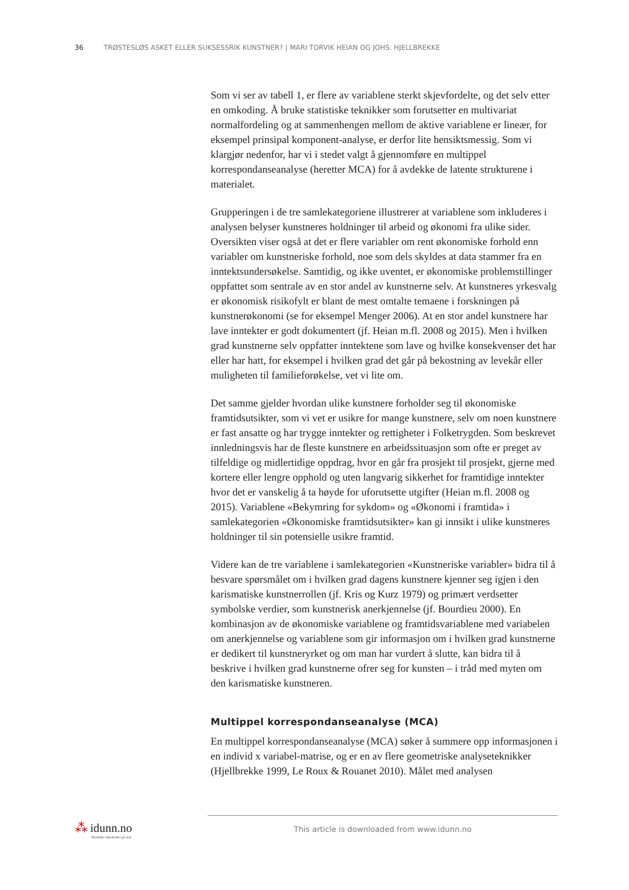36 TRØSTESLØS ASKET ELLER SUKSESSRIK KUNSTNER? | MARI TORVIK HEIAN OG JOHS. HJELLBREKKE
Som vi ser av tabell 1, er flere av variablene sterkt skjevfordelte, og det selv etter en omkoding. Å bruke statistiske teknikker som forutsetter en multivariat normalfordeling og at sammenhengen mellom de aktive variablene er lineær, for eksempel prinsipal komponent-analyse, er derfor lite hensiktsmessig. Som vi klargjør nedenfor, har vi i stedet valgt å gjennomføre en multippel korrespondanseanalyse (heretter MCA) for å avdekke de latente strukturene i materialet.
Grupperingen i de tre samlekategoriene illustrerer at variablene som inkluderes i analysen belyser kunstneres holdninger til arbeid og økonomi fra ulike sider. Oversikten viser også at det er flere variabler om rent økonomiske forhold enn variabler om kunstneriske forhold, noe som dels skyldes at data stammer fra en inntektsundersøkelse. Samtidig, og ikke uventet, er økonomiske problemstillinger oppfattet som sentrale av en stor andel av kunstnerne selv. At kunstneres yrkesvalg er økonomisk risikofylt er blant de mest omtalte temaene i forskningen på kunstnerøkonomi (se for eksempel Menger 2006). At en stor andel kunstnere har lave inntekter er godt dokumentert (jf. Heian m.fl. 2008 og 2015). Men i hvilken grad kunstnerne selv oppfatter inntektene som lave og hvilke konsekvenser det har eller har hatt, for eksempel i hvilken grad det går på bekostning av levekår eller muligheten til familieforøkelse, vet vi lite om.
Det samme gjelder hvordan ulike kunstnere forholder seg til økonomiske framtidsutsikter, som vi vet er usikre for mange kunstnere, selv om noen kunstnere er fast ansatte og har trygge inntekter og rettigheter i Folketrygden. Som beskrevet innledningsvis har de fleste kunstnere en arbeidssituasjon som ofte er preget av tilfeldige og midlertidige oppdrag, hvor en går fra prosjekt til prosjekt, gjerne med kortere eller lengre opphold og uten langvarig sikkerhet for framtidige inntekter hvor det er vanskelig å ta høyde for uforutsette utgifter (Heian m.fl. 2008 og 2015). Variablene «Bekymring for sykdom» og «Økonomi i framtida» i samlekategorien «Økonomiske framtidsutsikter» kan gi innsikt i ulike kunstneres holdninger til sin potensielle usikre framtid.
Videre kan de tre variablene i samlekategorien «Kunstneriske variabler» bidra til å besvare spørsmålet om i hvilken grad dagens kunstnere kjenner seg igjen i den karismatiske kunstnerrollen (jf. Kris og Kurz 1979) og primært verdsetter symbolske verdier, som kunstnerisk anerkjennelse (jf. Bourdieu 2000). En kombinasjon av de økonomiske variablene og framtidsvariablene med variabelen om anerkjennelse og variablene som gir informasjon om i hvilken grad kunstnerne er dedikert til kunstneryrket og om man har vurdert å slutte, kan bidra til å beskrive i hvilken grad kunstnerne ofrer seg for kunsten – i tråd med myten om den karismatiske kunstneren.
Multippel korrespondanseanalyse (MCA)
En multippel korrespondanseanalyse (MCA) søker å summere opp informasjonen i en individ x variabel-matrise, og er en av flere geometriske analyseteknikker (Hjellbrekke 1999, Le Roux & Rouanet 2010). Målet med analysen
⁂ idunn.no
Nordiske tidsskrifter på nett
This article is downloaded from www.idunn.no